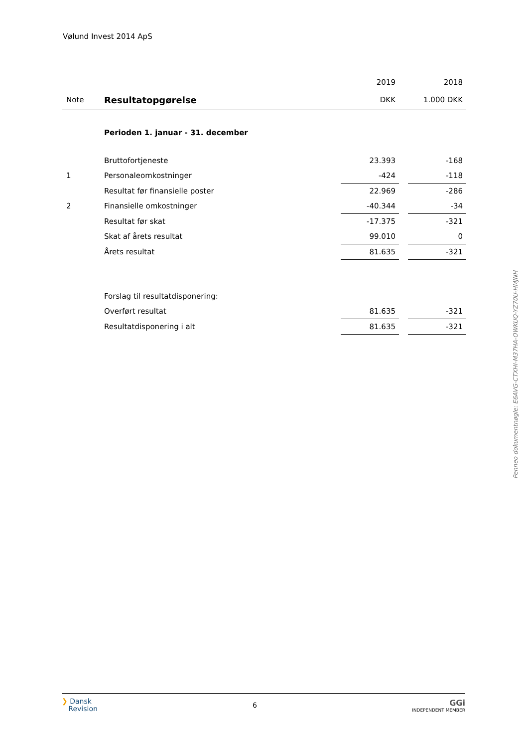Vølund Invest 2014 ApS
| | | 2019 | | 2018 |
| Note | Resultatopgørelse | DKK | | 1.000 DKK |
| | Perioden 1. januar - 31. december | | | |
| | Bruttofortjeneste | 23.393 | | -168 |
| 1 | Personaleomkostninger | -424 | | -118 |
| | Resultat før finansielle poster | 22.969 | | -286 |
| 2 | Finansielle omkostninger | -40.344 | | -34 |
| | Resultat før skat | -17.375 | | -321 |
| | Skat af årets resultat | 99.010 | | 0 |
| | Årets resultat | 81.635 | | -321 |
| | Forslag til resultatdisponering: | | | |
| | Overført resultat | 81.635 | | -321 |
| | Resultatdisponering i alt | 81.635 | | -321 |
Penneo dokumentnøgle: E6AVG-CTXHI-M37HA-OWKUQ-YZ70U-HMJNH
❯ Dansk
Revision
6
GGi
INDEPENDENT MEMBER